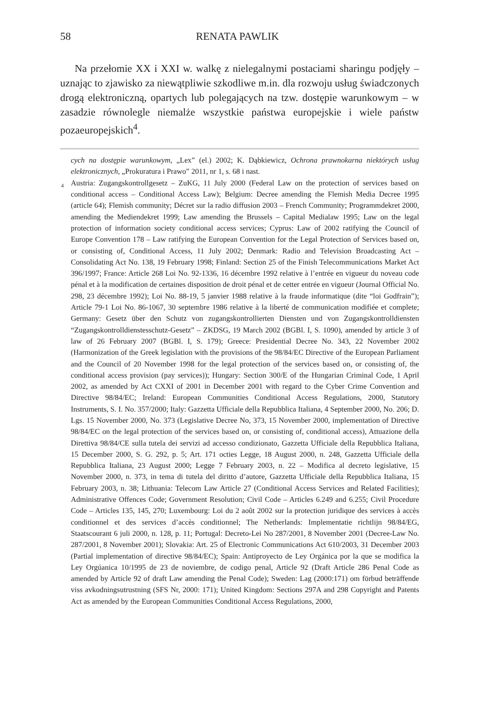58 RENATA PAWLIK
Na przełomie XX i XXI w. walkę z nielegalnymi postaciami sharingu podjęły – uznając to zjawisko za niewątpliwie szkodliwe m.in. dla rozwoju usług świadczonych drogą elektroniczną, opartych lub polegających na tzw. dostępie warunkowym – w zasadzie równolegle niemalże wszystkie państwa europejskie i wiele państw pozaeuropejskich<sup>4</sup>.
cych na dostępie warunkowym, „Lex” (el.) 2002; K. Dąbkiewicz, Ochrona prawnokarna niektórych usług elektronicznych, „Prokuratura i Prawo” 2011, nr 1, s. 68 i nast.
<sup>4</sup> Austria: Zugangskontrollgesetz – ZuKG, 11 July 2000 (Federal Law on the protection of services based on conditional access – Conditional Access Law); Belgium: Decree amending the Flemish Media Decree 1995 (article 64); Flemish community; Décret sur la radio diffusion 2003 – French Community; Programmdekret 2000, amending the Mediendekret 1999; Law amending the Brussels – Capital Medialaw 1995; Law on the legal protection of information society conditional access services; Cyprus: Law of 2002 ratifying the Council of Europe Convention 178 – Law ratifying the European Convention for the Legal Protection of Services based on, or consisting of, Conditional Access, 11 July 2002; Denmark: Radio and Television Broadcasting Act – Consolidating Act No. 138, 19 February 1998; Finland: Section 25 of the Finish Telecommunications Market Act 396/1997; France: Article 268 Loi No. 92-1336, 16 décembre 1992 relative à l’entrée en vigueur du noveau code pénal et à la modification de certaines disposition de droit pénal et de cetter entrée en vigueur (Journal Official No. 298, 23 décembre 1992); Loi No. 88-19, 5 janvier 1988 relative à la fraude informatique (dite “loi Godfrain”); Article 79-1 Loi No. 86-1067, 30 septembre 1986 relative à la liberté de communication modifiée et complete; Germany: Gesetz über den Schutz von zugangskontrollierten Diensten und von Zugangskontrolldiensten “Zugangskontrolldienstesschutz-Gesetz” – ZKDSG, 19 March 2002 (BGBl. I, S. 1090), amended by article 3 of law of 26 February 2007 (BGBl. I, S. 179); Greece: Presidential Decree No. 343, 22 November 2002 (Harmonization of the Greek legislation with the provisions of the 98/84/EC Directive of the European Parliament and the Council of 20 November 1998 for the legal protection of the services based on, or consisting of, the conditional access provision (pay services)); Hungary: Section 300/E of the Hungarian Criminal Code, 1 April 2002, as amended by Act CXXI of 2001 in December 2001 with regard to the Cyber Crime Convention and Directive 98/84/EC; Ireland: European Communities Conditional Access Regulations, 2000, Statutory Instruments, S. I. No. 357/2000; Italy: Gazzetta Ufficiale della Repubblica Italiana, 4 September 2000, No. 206; D. Lgs. 15 November 2000, No. 373 (Legislative Decree No, 373, 15 November 2000, implementation of Directive 98/84/EC on the legal protection of the services based on, or consisting of, conditional access), Attuazione della Direttiva 98/84/CE sulla tutela dei servizi ad accesso condizionato, Gazzetta Ufficiale della Repubblica Italiana, 15 December 2000, S. G. 292, p. 5; Art. 171 octies Legge, 18 August 2000, n. 248, Gazzetta Ufficiale della Repubblica Italiana, 23 August 2000; Legge 7 February 2003, n. 22 – Modifica al decreto legislative, 15 November 2000, n. 373, in tema di tutela del diritto d’autore, Gazzetta Ufficiale della Repubblica Italiana, 15 February 2003, n. 38; Lithuania: Telecom Law Article 27 (Conditional Access Services and Related Facilities); Administrative Offences Code; Government Resolution; Civil Code – Articles 6.249 and 6.255; Civil Procedure Code – Articles 135, 145, 270; Luxembourg: Loi du 2 août 2002 sur la protection juridique des services à accès conditionnel et des services d’accès conditionnel; The Netherlands: Implementatie richtlijn 98/84/EG, Staatscourant 6 juli 2000, n. 128, p. 11; Portugal: Decreto-Lei No 287/2001, 8 November 2001 (Decree-Law No. 287/2001, 8 November 2001); Slovakia: Art. 25 of Electronic Communications Act 610/2003, 31 December 2003 (Partial implementation of directive 98/84/EC); Spain: Antiproyecto de Ley Orgánica por la que se modifica la Ley Orgúanica 10/1995 de 23 de noviembre, de codigo penal, Article 92 (Draft Article 286 Penal Code as amended by Article 92 of draft Law amending the Penal Code); Sweden: Lag (2000:171) om förbud beträffende viss avkodningsutrustning (SFS Nr, 2000: 171); United Kingdom: Sections 297A and 298 Copyright and Patents Act as amended by the European Communities Conditional Access Regulations, 2000,